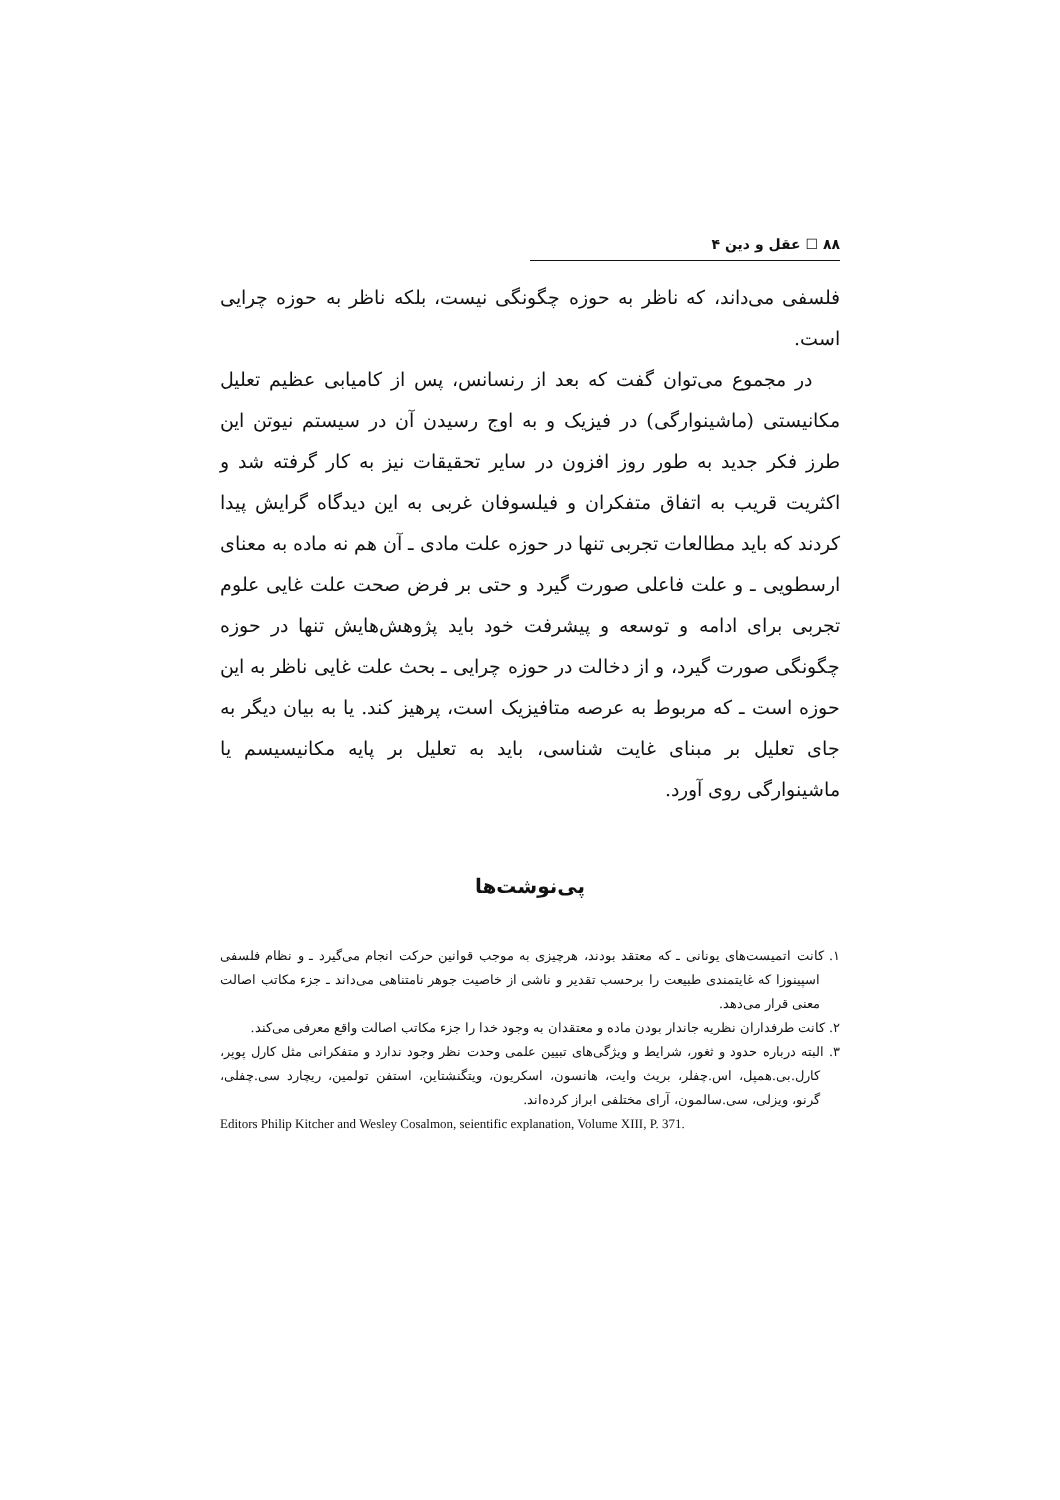۸۸ ☐ عقل و دین ۴
فلسفی می‌داند، که ناظر به حوزه چگونگی نیست، بلکه ناظر به حوزه چرایی است.
در مجموع می‌توان گفت که بعد از رنسانس، پس از کامیابی عظیم تعلیل مکانیستی (ماشینوارگی) در فیزیک و به اوج رسیدن آن در سیستم نیوتن این طرز فکر جدید به طور روز افزون در سایر تحقیقات نیز به کار گرفته شد و اکثریت قریب به اتفاق متفکران و فیلسوفان غربی به این دیدگاه گرایش پیدا کردند که باید مطالعات تجربی تنها در حوزه علت مادی ـ آن هم نه ماده به معنای ارسطویی ـ و علت فاعلی صورت گیرد و حتی بر فرض صحت علت غایی علوم تجربی برای ادامه و توسعه و پیشرفت خود باید پژوهش‌هایش تنها در حوزه چگونگی صورت گیرد، و از دخالت در حوزه چرایی ـ بحث علت غایی ناظر به این حوزه است ـ که مربوط به عرصه متافیزیک است، پرهیز کند. یا به بیان دیگر به جای تعلیل بر مبنای غایت شناسی، باید به تعلیل بر پایه مکانیسیسم یا ماشینوارگی روی آورد.
پی‌نوشت‌ها
۱. کانت اتمیست‌های یونانی ـ که معتقد بودند، هرچیزی به موجب قوانین حرکت انجام می‌گیرد ـ و نظام فلسفی اسپینوزا که غایتمندی طبیعت را برحسب تقدیر و ناشی از خاصیت جوهر نامتناهی می‌داند ـ جزء مکاتب اصالت معنی قرار می‌دهد.
۲. کانت طرفداران نظریه جاندار بودن ماده و معتقدان به وجود خدا را جزء مکاتب اصالت واقع معرفی می‌کند.
۳. البته درباره حدود و ثغور، شرایط و ویژگی‌های تبیین علمی وحدت نظر وجود ندارد و متفکرانی مثل کارل پوپر، کارل.بی.همپل، اس.چفلر، بریث وایت، هانسون، اسکریون، ویتگنشتاین، استفن تولمین، ریچارد سی.چفلی، گرنو، ویزلی، سی.سالمون، آرای مختلفی ابراز کرده‌اند.
Editors Philip Kitcher and Wesley Cosalmon, seientific explanation, Volume XIII, P. 371.